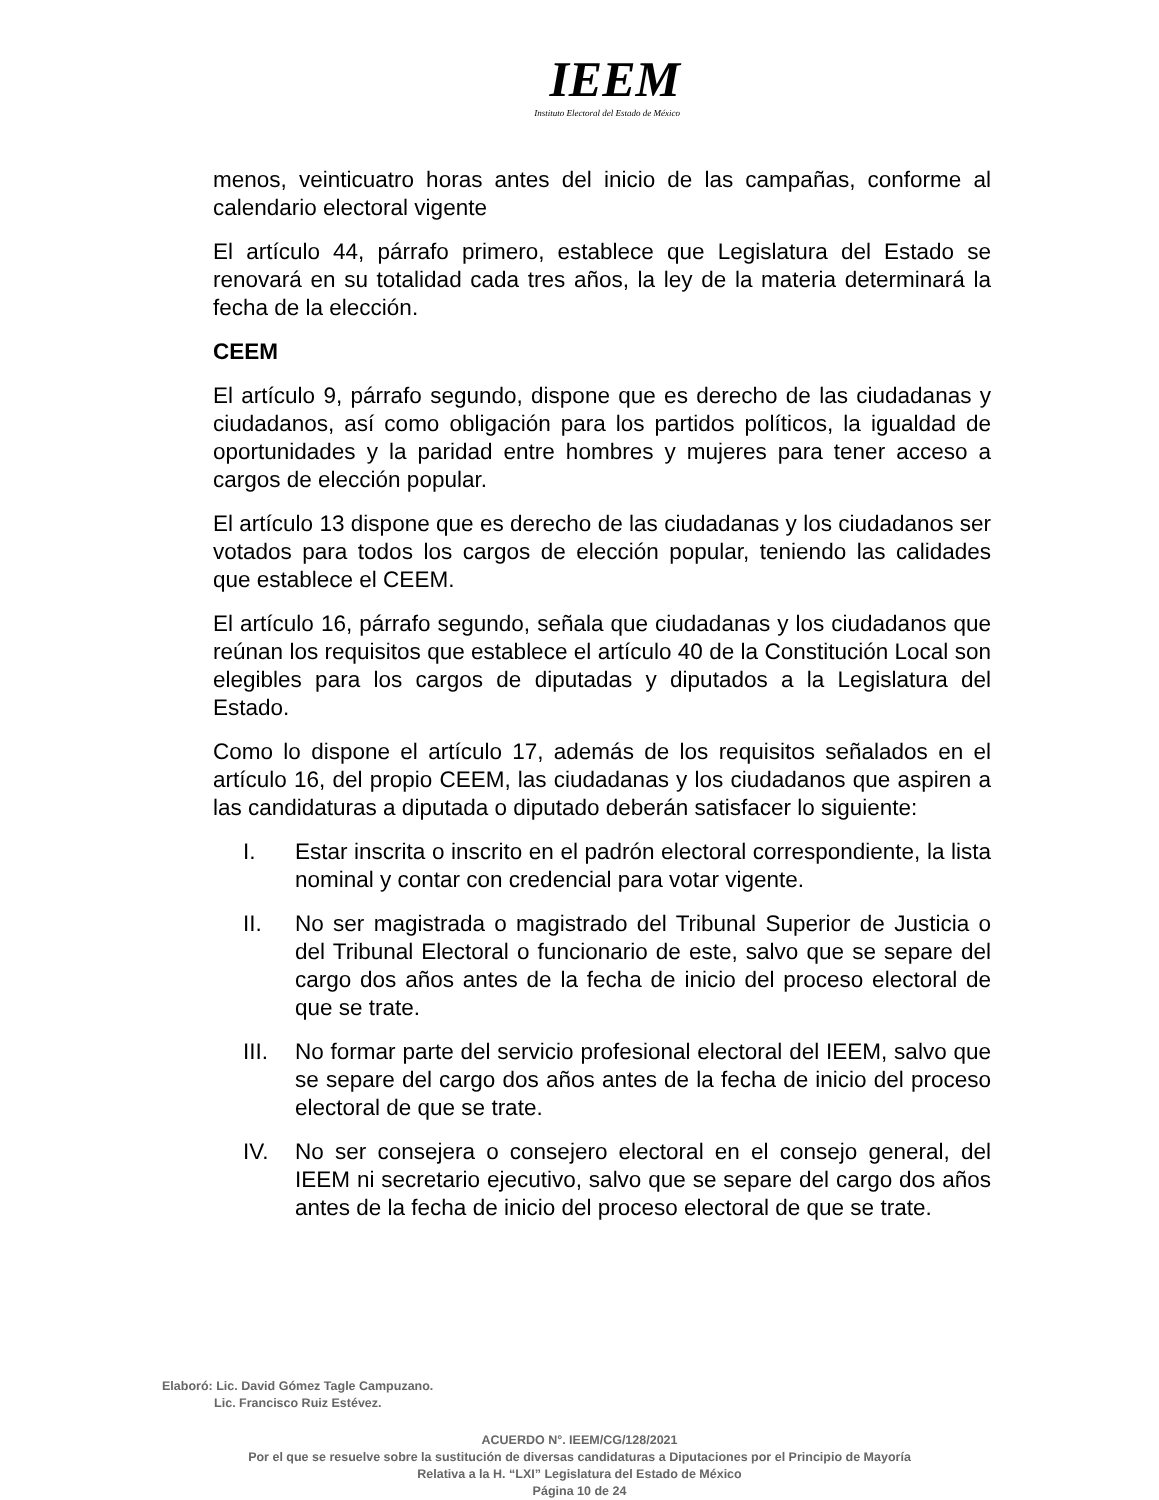IEEM
Instituto Electoral del Estado de México
menos, veinticuatro horas antes del inicio de las campañas, conforme al calendario electoral vigente
El artículo 44, párrafo primero, establece que Legislatura del Estado se renovará en su totalidad cada tres años, la ley de la materia determinará la fecha de la elección.
CEEM
El artículo 9, párrafo segundo, dispone que es derecho de las ciudadanas y ciudadanos, así como obligación para los partidos políticos, la igualdad de oportunidades y la paridad entre hombres y mujeres para tener acceso a cargos de elección popular.
El artículo 13 dispone que es derecho de las ciudadanas y los ciudadanos ser votados para todos los cargos de elección popular, teniendo las calidades que establece el CEEM.
El artículo 16, párrafo segundo, señala que ciudadanas y los ciudadanos que reúnan los requisitos que establece el artículo 40 de la Constitución Local son elegibles para los cargos de diputadas y diputados a la Legislatura del Estado.
Como lo dispone el artículo 17, además de los requisitos señalados en el artículo 16, del propio CEEM, las ciudadanas y los ciudadanos que aspiren a las candidaturas a diputada o diputado deberán satisfacer lo siguiente:
I. Estar inscrita o inscrito en el padrón electoral correspondiente, la lista nominal y contar con credencial para votar vigente.
II. No ser magistrada o magistrado del Tribunal Superior de Justicia o del Tribunal Electoral o funcionario de este, salvo que se separe del cargo dos años antes de la fecha de inicio del proceso electoral de que se trate.
III. No formar parte del servicio profesional electoral del IEEM, salvo que se separe del cargo dos años antes de la fecha de inicio del proceso electoral de que se trate.
IV. No ser consejera o consejero electoral en el consejo general, del IEEM ni secretario ejecutivo, salvo que se separe del cargo dos años antes de la fecha de inicio del proceso electoral de que se trate.
Elaboró: Lic. David Gómez Tagle Campuzano.
Lic. Francisco Ruiz Estévez.
ACUERDO N°. IEEM/CG/128/2021
Por el que se resuelve sobre la sustitución de diversas candidaturas a Diputaciones por el Principio de Mayoría
Relativa a la H. “LXI” Legislatura del Estado de México
Página 10 de 24